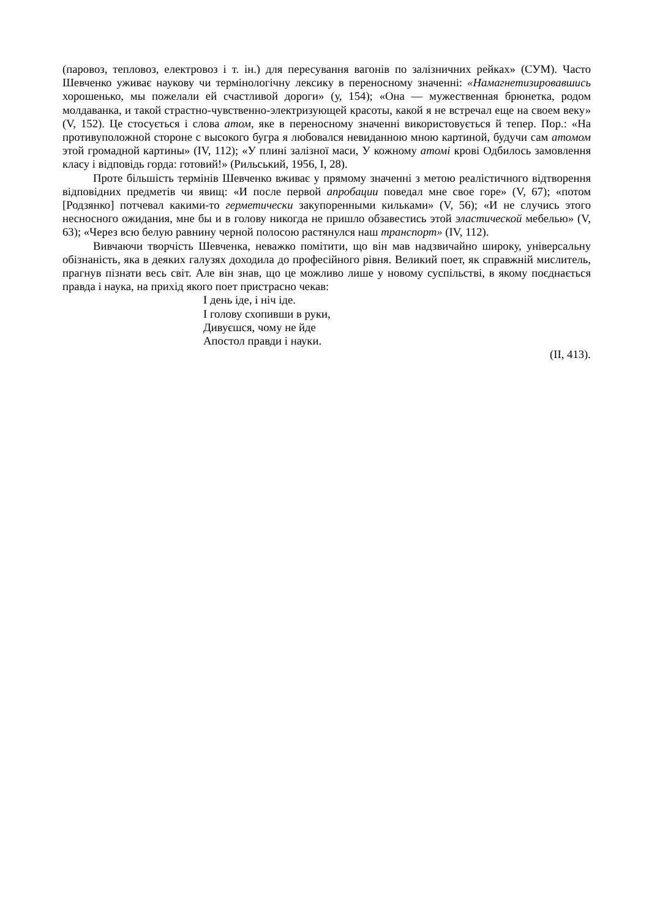(паровоз, тепловоз, електровоз і т. ін.) для пересування вагонів по залізничних рейках» (СУМ). Часто Шевченко уживає наукову чи термінологічну лексику в переносному значенні: «Намагнетизировавшись хорошенько, мы пожелали ей счастливой дороги» (у, 154); «Она — мужественная брюнетка, родом молдаванка, и такой страстно-чувственно-электризующей красоты, какой я не встречал еще на своем веку» (V, 152). Це стосується і слова атом, яке в переносному значенні використовується й тепер. Пор.: «На противуположной стороне с высокого бугра я любовался невиданною мною картиной, будучи сам атомом этой громадной картины» (IV, 112); «У плині залізної маси, У кожному атомі крові Одбилось замовлення класу і відповідь горда: готовий!» (Рильський, 1956, І, 28).
Проте більшість термінів Шевченко вживає у прямому значенні з метою реалістичного відтворення відповідних предметів чи явищ: «И после первой апробации поведал мне свое горе» (V, 67); «потом [Родзянко] потчевал какими-то герметически закупоренными кильками» (V, 56); «И не случись этого несносного ожидания, мне бы и в голову никогда не пришло обзавестись этой эластической мебелью» (V, 63); «Через всю белую равнину черной полосою растянулся наш транспорт» (IV, 112).
Вивчаючи творчість Шевченка, неважко помітити, що він мав надзвичайно широку, універсальну обізнаність, яка в деяких галузях доходила до професійного рівня. Великий поет, як справжній мислитель, прагнув пізнати весь світ. Але він знав, що це можливо лише у новому суспільстві, в якому поєднається правда і наука, на прихід якого поет пристрасно чекав:
І день іде, і ніч іде.
І голову схопивши в руки,
Дивуєшся, чому не йде
Апостол правди і науки.
(ІІ, 413).